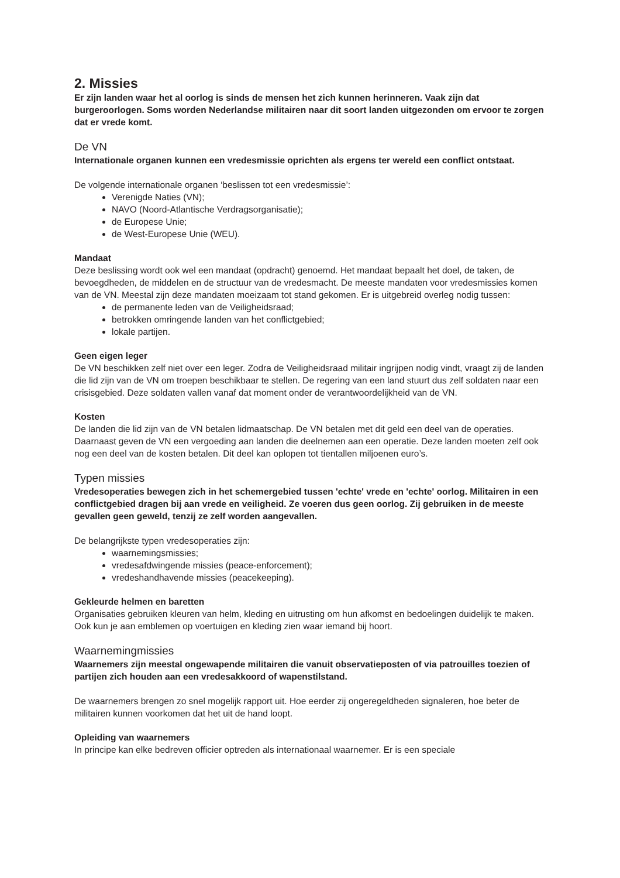2. Missies
Er zijn landen waar het al oorlog is sinds de mensen het zich kunnen herinneren. Vaak zijn dat burgeroorlogen. Soms worden Nederlandse militairen naar dit soort landen uitgezonden om ervoor te zorgen dat er vrede komt.
De VN
Internationale organen kunnen een vredesmissie oprichten als ergens ter wereld een conflict ontstaat.
De volgende internationale organen ‘beslissen tot een vredesmissie’:
Verenigde Naties (VN);
NAVO (Noord-Atlantische Verdragsorganisatie);
de Europese Unie;
de West-Europese Unie (WEU).
Mandaat
Deze beslissing wordt ook wel een mandaat (opdracht) genoemd. Het mandaat bepaalt het doel, de taken, de bevoegdheden, de middelen en de structuur van de vredesmacht. De meeste mandaten voor vredesmissies komen van de VN. Meestal zijn deze mandaten moeizaam tot stand gekomen. Er is uitgebreid overleg nodig tussen:
de permanente leden van de Veiligheidsraad;
betrokken omringende landen van het conflictgebied;
lokale partijen.
Geen eigen leger
De VN beschikken zelf niet over een leger. Zodra de Veiligheidsraad militair ingrijpen nodig vindt, vraagt zij de landen die lid zijn van de VN om troepen beschikbaar te stellen. De regering van een land stuurt dus zelf soldaten naar een crisisgebied. Deze soldaten vallen vanaf dat moment onder de verantwoordelijkheid van de VN.
Kosten
De landen die lid zijn van de VN betalen lidmaatschap. De VN betalen met dit geld een deel van de operaties. Daarnaast geven de VN een vergoeding aan landen die deelnemen aan een operatie. Deze landen moeten zelf ook nog een deel van de kosten betalen. Dit deel kan oplopen tot tientallen miljoenen euro’s.
Typen missies
Vredesoperaties bewegen zich in het schemergebied tussen 'echte' vrede en 'echte' oorlog. Militairen in een conflictgebied dragen bij aan vrede en veiligheid. Ze voeren dus geen oorlog. Zij gebruiken in de meeste gevallen geen geweld, tenzij ze zelf worden aangevallen.
De belangrijkste typen vredesoperaties zijn:
waarnemingsmissies;
vredesafdwingende missies (peace-enforcement);
vredeshandhavende missies (peacekeeping).
Gekleurde helmen en baretten
Organisaties gebruiken kleuren van helm, kleding en uitrusting om hun afkomst en bedoelingen duidelijk te maken. Ook kun je aan emblemen op voertuigen en kleding zien waar iemand bij hoort.
Waarnemingmissies
Waarnemers zijn meestal ongewapende militairen die vanuit observatieposten of via patrouilles toezien of partijen zich houden aan een vredesakkoord of wapenstilstand.
De waarnemers brengen zo snel mogelijk rapport uit. Hoe eerder zij ongeregeldheden signaleren, hoe beter de militairen kunnen voorkomen dat het uit de hand loopt.
Opleiding van waarnemers
In principe kan elke bedreven officier optreden als internationaal waarnemer. Er is een speciale